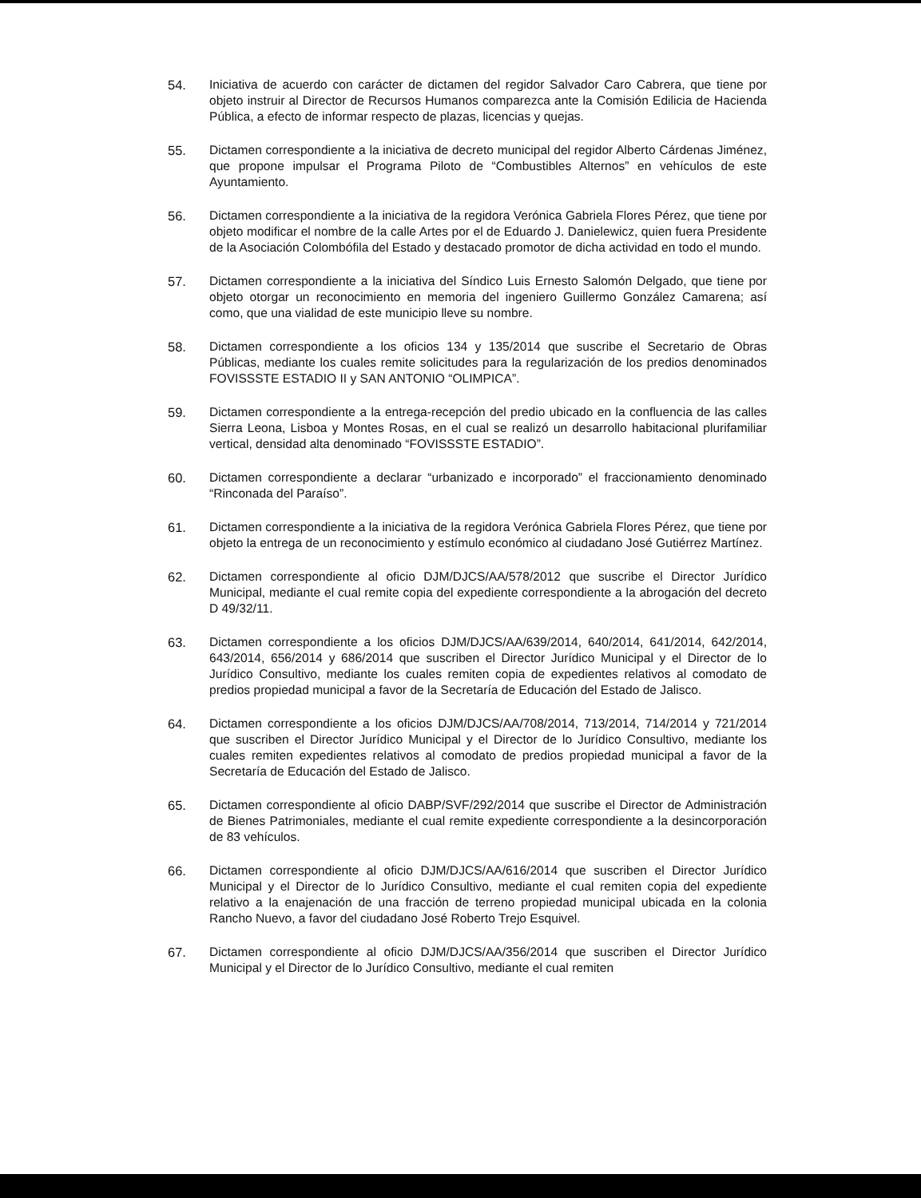54. Iniciativa de acuerdo con carácter de dictamen del regidor Salvador Caro Cabrera, que tiene por objeto instruir al Director de Recursos Humanos comparezca ante la Comisión Edilicia de Hacienda Pública, a efecto de informar respecto de plazas, licencias y quejas.
55. Dictamen correspondiente a la iniciativa de decreto municipal del regidor Alberto Cárdenas Jiménez, que propone impulsar el Programa Piloto de “Combustibles Alternos” en vehículos de este Ayuntamiento.
56. Dictamen correspondiente a la iniciativa de la regidora Verónica Gabriela Flores Pérez, que tiene por objeto modificar el nombre de la calle Artes por el de Eduardo J. Danielewicz, quien fuera Presidente de la Asociación Colombófila del Estado y destacado promotor de dicha actividad en todo el mundo.
57. Dictamen correspondiente a la iniciativa del Síndico Luis Ernesto Salomón Delgado, que tiene por objeto otorgar un reconocimiento en memoria del ingeniero Guillermo González Camarena; así como, que una vialidad de este municipio lleve su nombre.
58. Dictamen correspondiente a los oficios 134 y 135/2014 que suscribe el Secretario de Obras Públicas, mediante los cuales remite solicitudes para la regularización de los predios denominados FOVISSSTE ESTADIO II y SAN ANTONIO “OLIMPICA”.
59. Dictamen correspondiente a la entrega-recepción del predio ubicado en la confluencia de las calles Sierra Leona, Lisboa y Montes Rosas, en el cual se realizó un desarrollo habitacional plurifamiliar vertical, densidad alta denominado “FOVISSSTE ESTADIO”.
60. Dictamen correspondiente a declarar “urbanizado e incorporado” el fraccionamiento denominado “Rinconada del Paraíso”.
61. Dictamen correspondiente a la iniciativa de la regidora Verónica Gabriela Flores Pérez, que tiene por objeto la entrega de un reconocimiento y estímulo económico al ciudadano José Gutiérrez Martínez.
62. Dictamen correspondiente al oficio DJM/DJCS/AA/578/2012 que suscribe el Director Jurídico Municipal, mediante el cual remite copia del expediente correspondiente a la abrogación del decreto D 49/32/11.
63. Dictamen correspondiente a los oficios DJM/DJCS/AA/639/2014, 640/2014, 641/2014, 642/2014, 643/2014, 656/2014 y 686/2014 que suscriben el Director Jurídico Municipal y el Director de lo Jurídico Consultivo, mediante los cuales remiten copia de expedientes relativos al comodato de predios propiedad municipal a favor de la Secretaría de Educación del Estado de Jalisco.
64. Dictamen correspondiente a los oficios DJM/DJCS/AA/708/2014, 713/2014, 714/2014 y 721/2014 que suscriben el Director Jurídico Municipal y el Director de lo Jurídico Consultivo, mediante los cuales remiten expedientes relativos al comodato de predios propiedad municipal a favor de la Secretaría de Educación del Estado de Jalisco.
65. Dictamen correspondiente al oficio DABP/SVF/292/2014 que suscribe el Director de Administración de Bienes Patrimoniales, mediante el cual remite expediente correspondiente a la desincorporación de 83 vehículos.
66. Dictamen correspondiente al oficio DJM/DJCS/AA/616/2014 que suscriben el Director Jurídico Municipal y el Director de lo Jurídico Consultivo, mediante el cual remiten copia del expediente relativo a la enajenación de una fracción de terreno propiedad municipal ubicada en la colonia Rancho Nuevo, a favor del ciudadano José Roberto Trejo Esquivel.
67. Dictamen correspondiente al oficio DJM/DJCS/AA/356/2014 que suscriben el Director Jurídico Municipal y el Director de lo Jurídico Consultivo, mediante el cual remiten